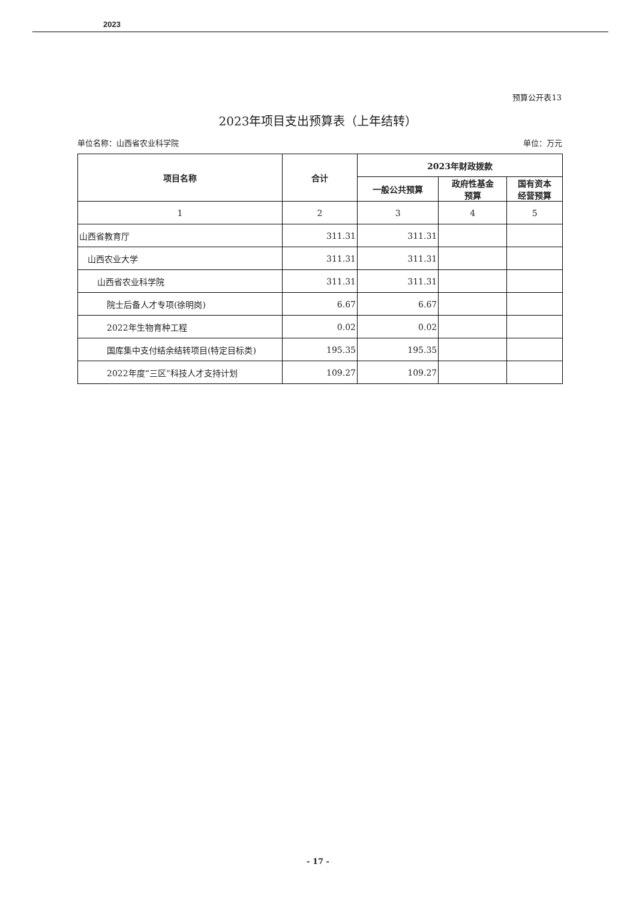2023
预算公开表13
2023年项目支出预算表（上年结转）
单位名称：山西省农业科学院 单位：万元
| 项目名称 | 合计 | 2023年财政拨款 | | |
| --- | --- | --- | --- | --- |
| | | 一般公共预算 | 政府性基金 预算 | 国有资本 经营预算 |
| 1 | 2 | 3 | 4 | 5 |
| 山西省教育厅 | 311.31 | 311.31 | | |
| 山西农业大学 | 311.31 | 311.31 | | |
| 山西省农业科学院 | 311.31 | 311.31 | | |
| 院士后备人才专项(徐明岗) | 6.67 | 6.67 | | |
| 2022年生物育种工程 | 0.02 | 0.02 | | |
| 国库集中支付结余结转项目(特定目标类) | 195.35 | 195.35 | | |
| 2022年度“三区”科技人才支持计划 | 109.27 | 109.27 | | |
- 17 -